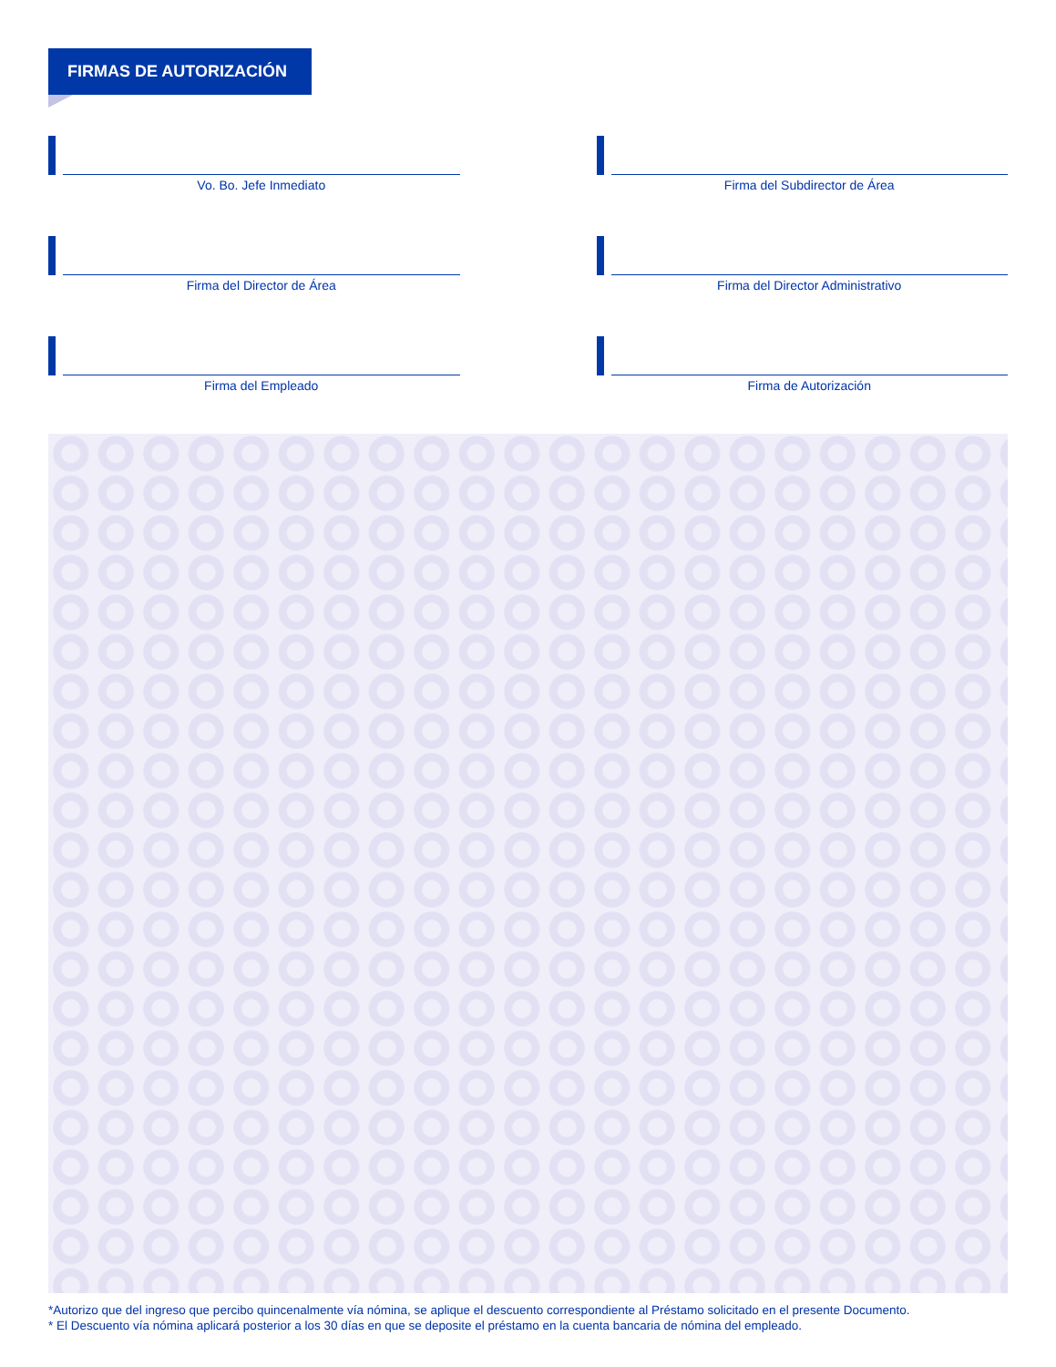FIRMAS DE AUTORIZACIÓN
Vo. Bo. Jefe Inmediato
Firma del Subdirector de Área
Firma del Director de Área
Firma del Director Administrativo
Firma del Empleado
Firma de Autorización
*Autorizo que del ingreso que percibo quincenalmente vía nómina, se aplique el descuento correspondiente al Préstamo solicitado en el presente Documento.
* El Descuento vía nómina aplicará posterior a los 30 días en que se deposite el préstamo en la cuenta bancaria de nómina del empleado.